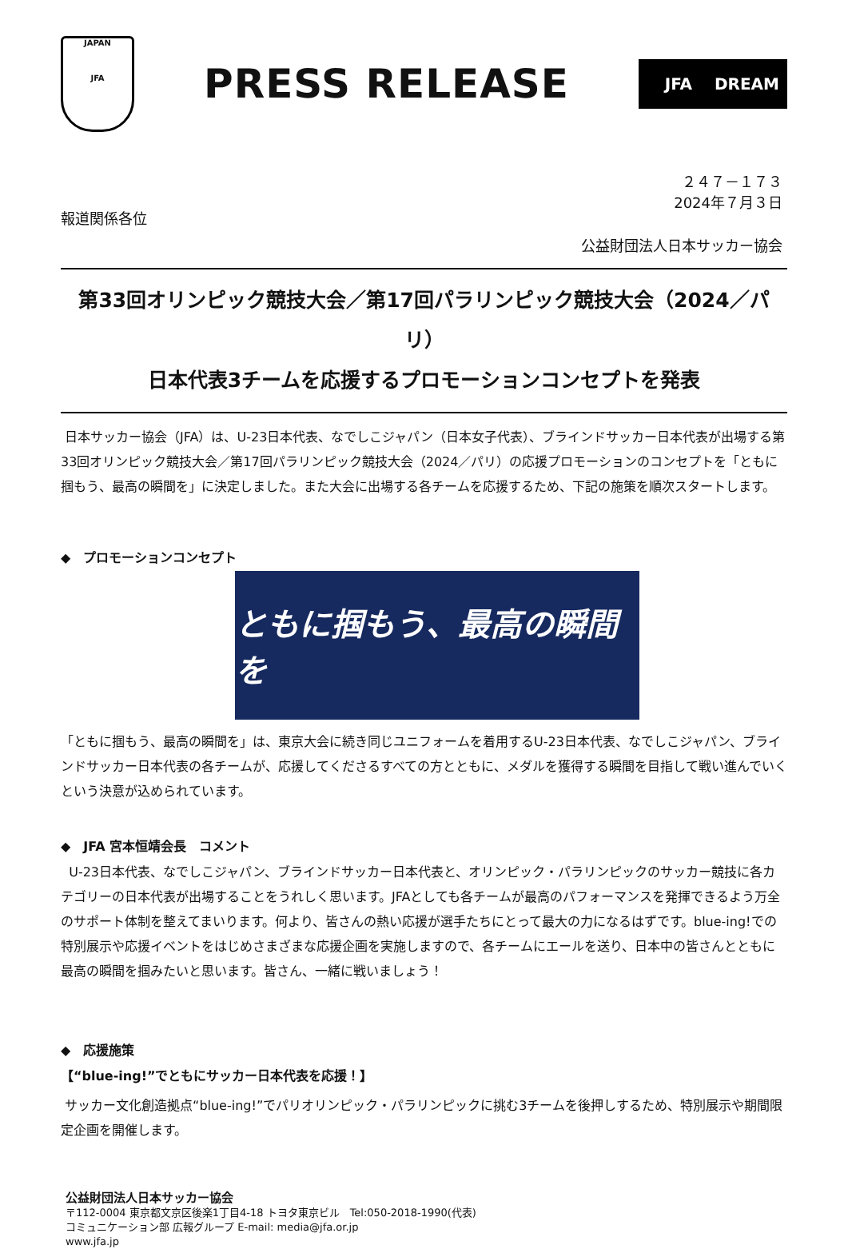JAPAN
JFA
PRESS RELEASE
JFA DREAM
２４７－１７３
2024年７月３日
報道関係各位
公益財団法人日本サッカー協会
第33回オリンピック競技大会／第17回パラリンピック競技大会（2024／パリ）
日本代表3チームを応援するプロモーションコンセプトを発表
日本サッカー協会（JFA）は、U-23日本代表、なでしこジャパン（日本女子代表）、ブラインドサッカー日本代表が出場する第33回オリンピック競技大会／第17回パラリンピック競技大会（2024／パリ）の応援プロモーションのコンセプトを「ともに掴もう、最高の瞬間を」に決定しました。また大会に出場する各チームを応援するため、下記の施策を順次スタートします。
◆　プロモーションコンセプト
ともに掴もう、最高の瞬間を
「ともに掴もう、最高の瞬間を」は、東京大会に続き同じユニフォームを着用するU-23日本代表、なでしこジャパン、ブラインドサッカー日本代表の各チームが、応援してくださるすべての方とともに、メダルを獲得する瞬間を目指して戦い進んでいくという決意が込められています。
◆　JFA 宮本恒靖会長　コメント
U-23日本代表、なでしこジャパン、ブラインドサッカー日本代表と、オリンピック・パラリンピックのサッカー競技に各カテゴリーの日本代表が出場することをうれしく思います。JFAとしても各チームが最高のパフォーマンスを発揮できるよう万全のサポート体制を整えてまいります。何より、皆さんの熱い応援が選手たちにとって最大の力になるはずです。blue-ing!での特別展示や応援イベントをはじめさまざまな応援企画を実施しますので、各チームにエールを送り、日本中の皆さんとともに最高の瞬間を掴みたいと思います。皆さん、一緒に戦いましょう！
◆　応援施策
【“blue-ing!”でともにサッカー日本代表を応援！】
サッカー文化創造拠点“blue-ing!”でパリオリンピック・パラリンピックに挑む3チームを後押しするため、特別展示や期間限定企画を開催します。
公益財団法人日本サッカー協会
〒112-0004 東京都文京区後楽1丁目4-18 トヨタ東京ビル　Tel:050-2018-1990(代表)
コミュニケーション部 広報グループ E-mail: media@jfa.or.jp
www.jfa.jp